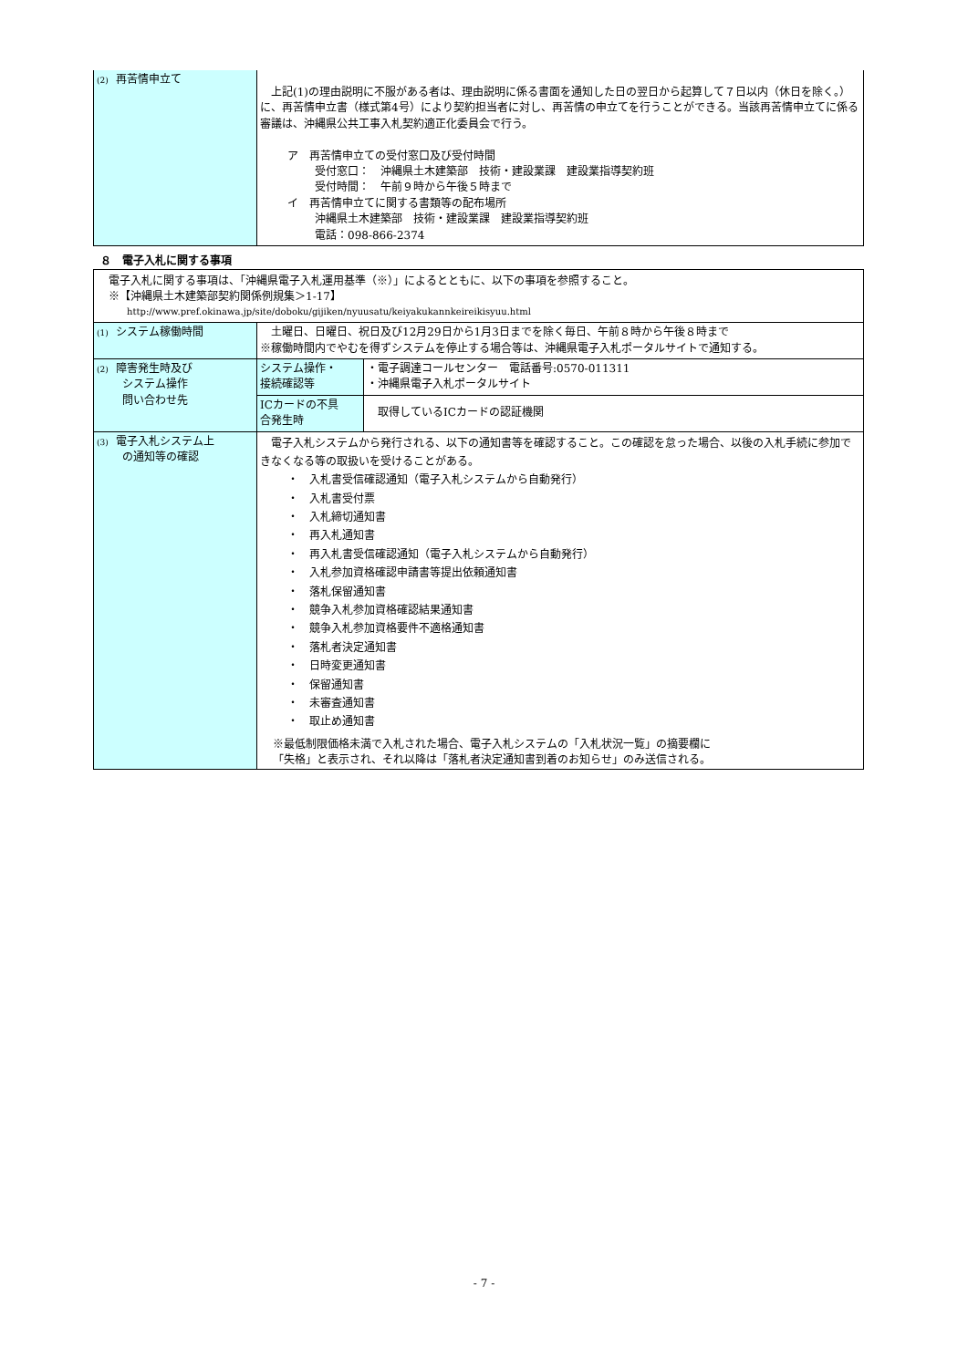| (2) 再苦情申立て | 上記(1)の理由説明に不服がある者は、理由説明に係る書面を通知した日の翌日から起算して７日以内（休日を除く。）に、再苦情申立書（様式第4号）により契約担当者に対し、再苦情の申立てを行うことができる。当該再苦情申立てに係る審議は、沖縄県公共工事入札契約適正化委員会で行う。 ア 再苦情申立ての受付窓口及び受付時間 受付窓口： 沖縄県土木建築部 技術・建設業課 建設業指導契約班 受付時間： 午前９時から午後５時まで イ 再苦情申立てに関する書類等の配布場所 沖縄県土木建築部 技術・建設業課 建設業指導契約班 電話：098-866-2374 |
８　電子入札に関する事項
| 電子入札に関する事項は、「沖縄県電子入札運用基準（※）」によるとともに、以下の事項を参照すること。 ※【沖縄県土木建築部契約関係例規集＞1-17】 http://www.pref.okinawa.jp/site/doboku/gijiken/nyuusatu/keiyakukannkeireikisyuu.html | | |
| (1) システム稼働時間 | 土曜日、日曜日、祝日及び12月29日から1月3日までを除く毎日、午前８時から午後８時まで ※稼働時間内でやむを得ずシステムを停止する場合等は、沖縄県電子入札ポータルサイトで通知する。 | |
| (2) 障害発生時及び システム操作 問い合わせ先 | システム操作・ 接続確認等 | ・電子調達コールセンター 電話番号:0570-011311 ・沖縄県電子入札ポータルサイト |
| | ICカードの不具 合発生時 | 取得しているICカードの認証機関 |
| (3) 電子入札システム上 の通知等の確認 | 電子入札システムから発行される、以下の通知書等を確認すること。この確認を怠った場合、以後の入札手続に参加できなくなる等の取扱いを受けることがある。 ・ 入札書受信確認通知（電子入札システムから自動発行） ・ 入札書受付票 ・ 入札締切通知書 ・ 再入札通知書 ・ 再入札書受信確認通知（電子入札システムから自動発行） ・ 入札参加資格確認申請書等提出依頼通知書 ・ 落札保留通知書 ・ 競争入札参加資格確認結果通知書 ・ 競争入札参加資格要件不適格通知書 ・ 落札者決定通知書 ・ 日時変更通知書 ・ 保留通知書 ・ 未審査通知書 ・ 取止め通知書 ※最低制限価格未満で入札された場合、電子入札システムの「入札状況一覧」の摘要欄に 「失格」と表示され、それ以降は「落札者決定通知書到着のお知らせ」のみ送信される。 | |
- 7 -